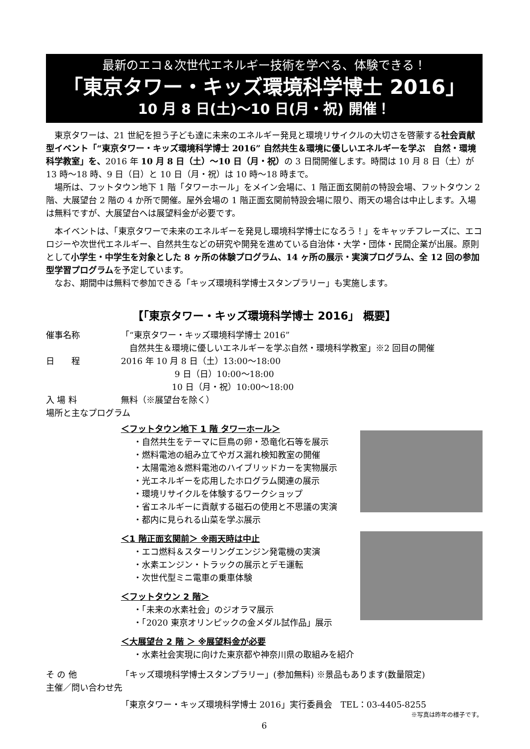最新のエコ＆次世代エネルギー技術を学べる、体験できる！
「東京タワー・キッズ環境科学博士 2016」
10 月 8 日(土)～10 日(月・祝) 開催！
東京タワーは、21 世紀を担う子ども達に未来のエネルギー発見と環境リサイクルの大切さを啓蒙する社会貢献型イベント「“東京タワー・キッズ環境科学博士 2016” 自然共生＆環境に優しいエネルギーを学ぶ　自然・環境科学教室」を、2016 年 10 月 8 日（土）～10 日（月・祝）の 3 日間開催します。時間は 10 月 8 日（土）が 13 時～18 時、9 日（日）と 10 日（月・祝）は 10 時～18 時まで。
　場所は、フットタウン地下 1 階「タワーホール」をメイン会場に、1 階正面玄関前の特設会場、フットタウン 2 階、大展望台 2 階の 4 か所で開催。屋外会場の 1 階正面玄関前特設会場に限り、雨天の場合は中止します。入場は無料ですが、大展望台へは展望料金が必要です。
本イベントは、「東京タワーで未来のエネルギーを発見し環境科学博士になろう！」をキャッチフレーズに、エコロジーや次世代エネルギー、自然共生などの研究や開発を進めている自治体・大学・団体・民間企業が出展。原則として小学生・中学生を対象とした 8 ヶ所の体験プログラム、14 ヶ所の展示・実演プログラム、全 12 回の参加型学習プログラムを予定しています。
　なお、期間中は無料で参加できる「キッズ環境科学博士スタンプラリー」も実施します。
【「東京タワー・キッズ環境科学博士 2016」 概要】
催事名称 「“東京タワー・キッズ環境科学博士 2016”
　自然共生＆環境に優しいエネルギーを学ぶ自然・環境科学教室」※2 回目の開催
日　　程 2016 年 10 月 8 日（土）13:00～18:00
　　　　　　 9 日（日）10:00～18:00
　　　　　　10 日（月・祝）10:00～18:00
入 場 料 無料（※展望台を除く）
場所と主なプログラム
＜フットタウン地下 1 階 タワーホール＞
・自然共生をテーマに巨鳥の卵・恐竜化石等を展示
・燃料電池の組み立てやガス漏れ検知教室の開催
・太陽電池＆燃料電池のハイブリッドカーを実物展示
・光エネルギーを応用したホログラム関連の展示
・環境リサイクルを体験するワークショップ
・省エネルギーに貢献する磁石の使用と不思議の実演
・都内に見られる山菜を学ぶ展示
＜1 階正面玄関前＞ ※雨天時は中止
・エコ燃料＆スターリングエンジン発電機の実演
・水素エンジン・トラックの展示とデモ運転
・次世代型ミニ電車の乗車体験
＜フットタウン 2 階＞
・「未来の水素社会」のジオラマ展示
・「2020 東京オリンピックの金メダル試作品」展示
＜大展望台 2 階 ＞ ※展望料金が必要
・水素社会実現に向けた東京都や神奈川県の取組みを紹介
そ の 他 「キッズ環境科学博士スタンプラリー」(参加無料) ※景品もあります(数量限定)
主催／問い合わせ先
「東京タワー・キッズ環境科学博士 2016」実行委員会　TEL：03-4405-8255
※写真は昨年の様子です。
6